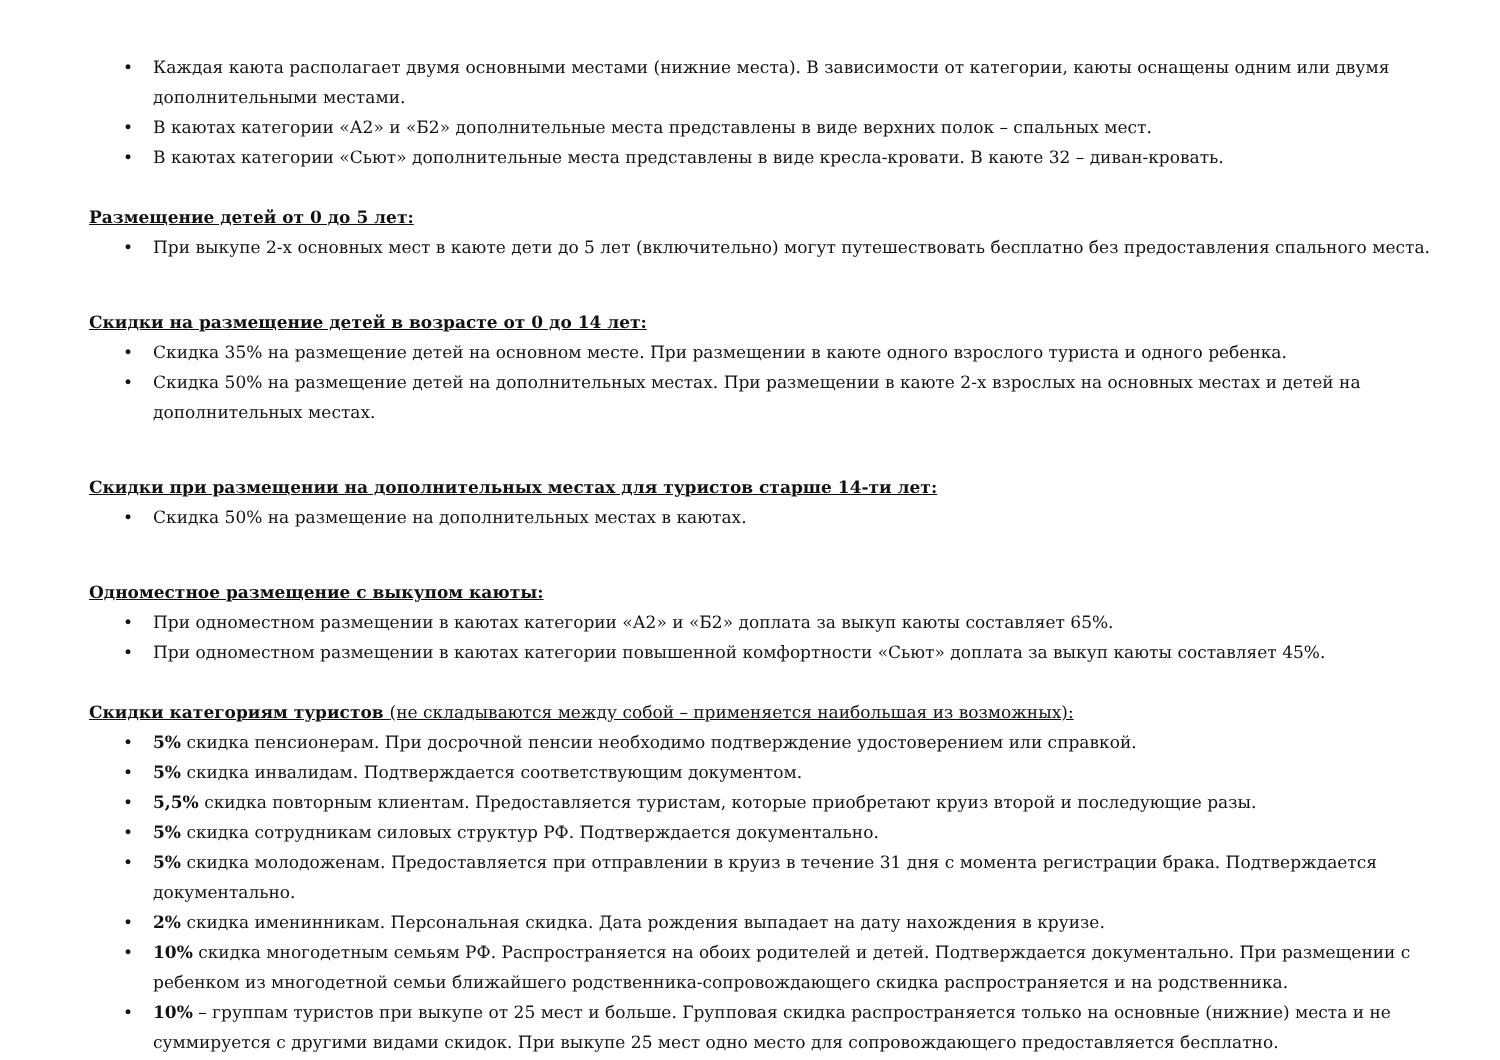• Каждая каюта располагает двумя основными местами (нижние места). В зависимости от категории, каюты оснащены одним или двумя дополнительными местами.
• В каютах категории «А2» и «Б2» дополнительные места представлены в виде верхних полок – спальных мест.
• В каютах категории «Сьют» дополнительные места представлены в виде кресла-кровати. В каюте 32 – диван-кровать.
Размещение детей от 0 до 5 лет:
• При выкупе 2-х основных мест в каюте дети до 5 лет (включительно) могут путешествовать бесплатно без предоставления спального места.
Скидки на размещение детей в возрасте от 0 до 14 лет:
• Скидка 35% на размещение детей на основном месте. При размещении в каюте одного взрослого туриста и одного ребенка.
• Скидка 50% на размещение детей на дополнительных местах. При размещении в каюте 2-х взрослых на основных местах и детей на дополнительных местах.
Скидки при размещении на дополнительных местах для туристов старше 14-ти лет:
• Скидка 50% на размещение на дополнительных местах в каютах.
Одноместное размещение с выкупом каюты:
• При одноместном размещении в каютах категории «А2» и «Б2» доплата за выкуп каюты составляет 65%.
• При одноместном размещении в каютах категории повышенной комфортности «Сьют» доплата за выкуп каюты составляет 45%.
Скидки категориям туристов (не складываются между собой – применяется наибольшая из возможных):
• 5% скидка пенсионерам. При досрочной пенсии необходимо подтверждение удостоверением или справкой.
• 5% скидка инвалидам. Подтверждается соответствующим документом.
• 5,5% скидка повторным клиентам. Предоставляется туристам, которые приобретают круиз второй и последующие разы.
• 5% скидка сотрудникам силовых структур РФ. Подтверждается документально.
• 5% скидка молодоженам. Предоставляется при отправлении в круиз в течение 31 дня с момента регистрации брака. Подтверждается документально.
• 2% скидка именинникам. Персональная скидка. Дата рождения выпадает на дату нахождения в круизе.
• 10% скидка многодетным семьям РФ. Распространяется на обоих родителей и детей. Подтверждается документально. При размещении с ребенком из многодетной семьи ближайшего родственника-сопровождающего скидка распространяется и на родственника.
• 10% – группам туристов при выкупе от 25 мест и больше. Групповая скидка распространяется только на основные (нижние) места и не суммируется с другими видами скидок. При выкупе 25 мест одно место для сопровождающего предоставляется бесплатно.